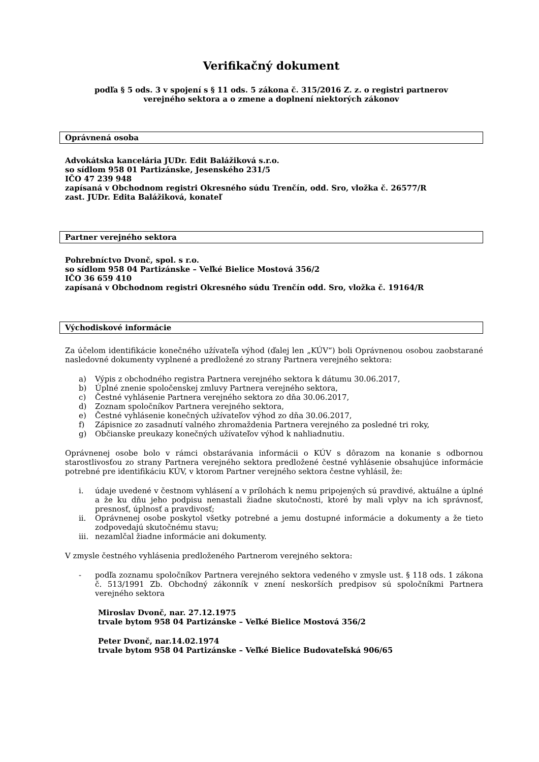Verifikačný dokument
podľa § 5 ods. 3 v spojení s § 11 ods. 5 zákona č. 315/2016 Z. z. o registri partnerov
verejného sektora a o zmene a doplnení niektorých zákonov
Oprávnená osoba
Advokátska kancelária JUDr. Edit Balážiková s.r.o.
so sídlom 958 01 Partizánske, Jesenského 231/5
IČO 47 239 948
zapísaná v Obchodnom registri Okresného súdu Trenčín, odd. Sro, vložka č. 26577/R
zast. JUDr. Edita Balážiková, konateľ
Partner verejného sektora
Pohrebníctvo Dvonč, spol. s r.o.
so sídlom 958 04 Partizánske – Veľké Bielice Mostová 356/2
IČO 36 659 410
zapísaná v Obchodnom registri Okresného súdu Trenčín odd. Sro, vložka č. 19164/R
Východiskové informácie
Za účelom identifikácie konečného užívateľa výhod (ďalej len „KÚV“) boli Oprávnenou osobou zaobstarané nasledovné dokumenty vyplnené a predložené zo strany Partnera verejného sektora:
a) Výpis z obchodného registra Partnera verejného sektora k dátumu 30.06.2017,
b) Úplné znenie spoločenskej zmluvy Partnera verejného sektora,
c) Čestné vyhlásenie Partnera verejného sektora zo dňa 30.06.2017,
d) Zoznam spoločníkov Partnera verejného sektora,
e) Čestné vyhlásenie konečných užívateľov výhod zo dňa 30.06.2017,
f) Zápisnice zo zasadnutí valného zhromaždenia Partnera verejného za posledné tri roky,
g) Občianske preukazy konečných užívateľov výhod k nahliadnutiu.
Oprávnenej osobe bolo v rámci obstarávania informácii o KÚV s dôrazom na konanie s odbornou starostlivosťou zo strany Partnera verejného sektora predložené čestné vyhlásenie obsahujúce informácie potrebné pre identifikáciu KÚV, v ktorom Partner verejného sektora čestne vyhlásil, že:
i. údaje uvedené v čestnom vyhlásení a v prílohách k nemu pripojených sú pravdivé, aktuálne a úplné a že ku dňu jeho podpisu nenastali žiadne skutočnosti, ktoré by mali vplyv na ich správnosť, presnosť, úplnosť a pravdivosť;
ii. Oprávnenej osobe poskytol všetky potrebné a jemu dostupné informácie a dokumenty a že tieto zodpovedajú skutočnému stavu;
iii. nezamlčal žiadne informácie ani dokumenty.
V zmysle čestného vyhlásenia predloženého Partnerom verejného sektora:
- podľa zoznamu spoločníkov Partnera verejného sektora vedeného v zmysle ust. § 118 ods. 1 zákona č. 513/1991 Zb. Obchodný zákonník v znení neskorších predpisov sú spoločníkmi Partnera verejného sektora
Miroslav Dvonč, nar. 27.12.1975
trvale bytom 958 04 Partizánske – Veľké Bielice Mostová 356/2
Peter Dvonč, nar.14.02.1974
trvale bytom 958 04 Partizánske – Veľké Bielice Budovateľská 906/65